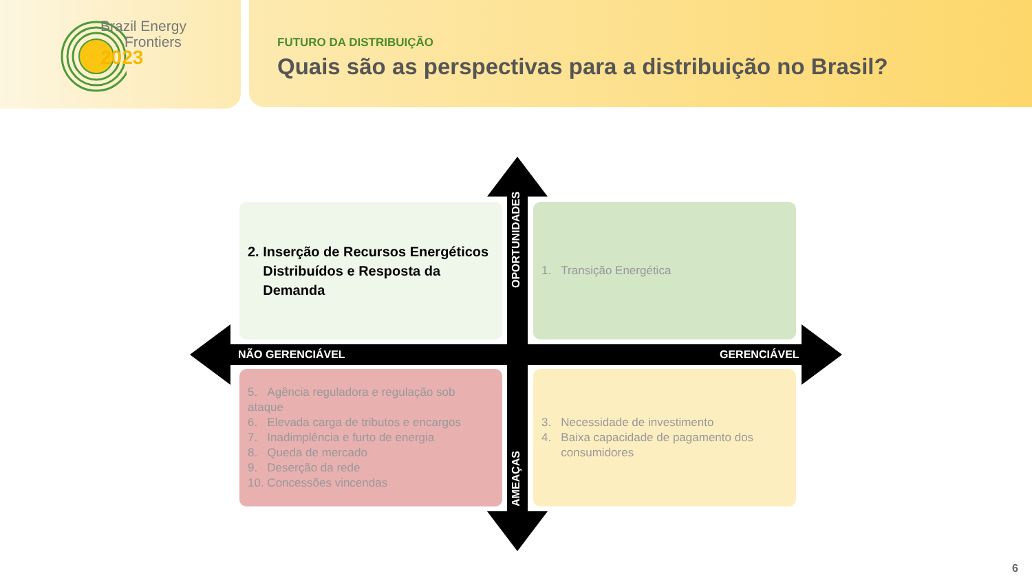Brazil Energy
Frontiers
2023
FUTURO DA DISTRIBUIÇÃO
Quais são as perspectivas para a distribuição no Brasil?
2. Inserção de Recursos Energéticos
Distribuídos e Resposta da
Demanda
1. Transição Energética
5. Agência reguladora e regulação sob ataque
6. Elevada carga de tributos e encargos
7. Inadimplência e furto de energia
8. Queda de mercado
9. Deserção da rede
10. Concessões vincendas
3. Necessidade de investimento
4. Baixa capacidade de pagamento dos
consumidores
NÃO GERENCIÁVEL GERENCIÁVEL
OPORTUNIDADES
AMEAÇAS
6